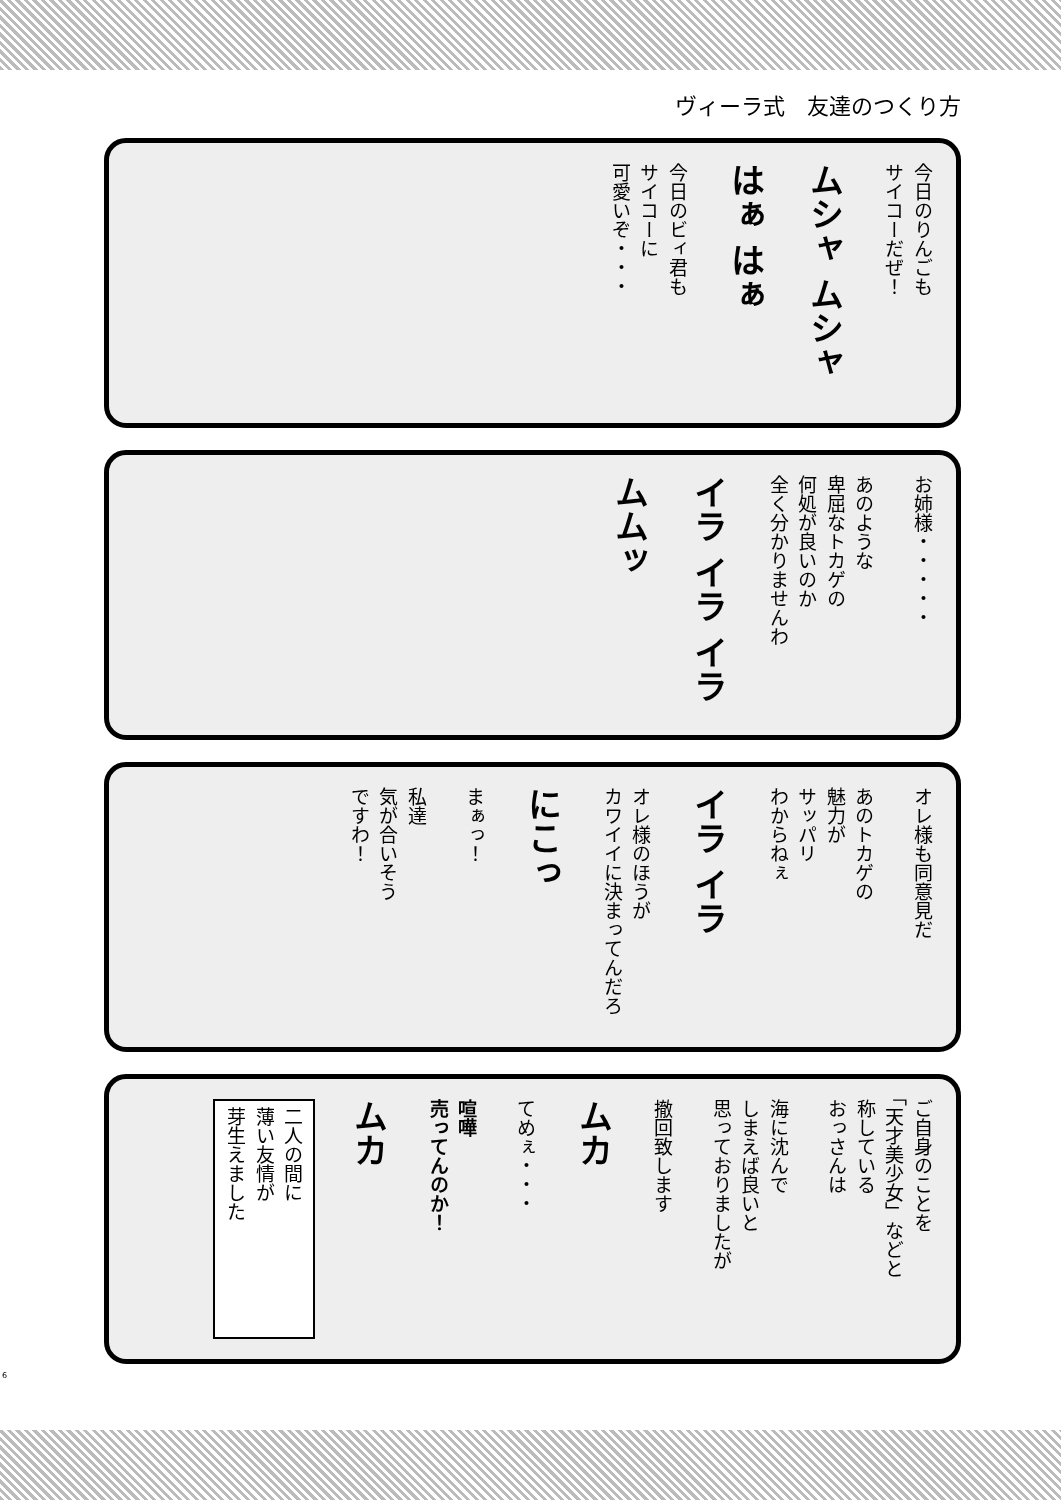ヴィーラ式　友達のつくり方
今日のりんごも
サイコーだぜ！
ムシャ ムシャ
はぁ はぁ
今日のビィ君も
サイコーに
可愛いぞ・・・
お姉様・・・・・
あのような
卑屈なトカゲの
何処が良いのか
全く分かりませんわ
イラ イラ イラ
ムムッ
オレ様も同意見だ
あのトカゲの
魅力が
サッパリ
わからねぇ
イラ イラ
オレ様のほうが
カワイイに決まってんだろ
にこっ
まぁっ！
私達
気が合いそう
ですわ！
ご自身のことを
「天才美少女」などと
称している
おっさんは
海に沈んで
しまえば良いと
思っておりましたが
撤回致します
ムカ
てめぇ・・・
喧嘩
売ってんのか！
ムカ
二人の間に
薄い友情が
芽生えました
6